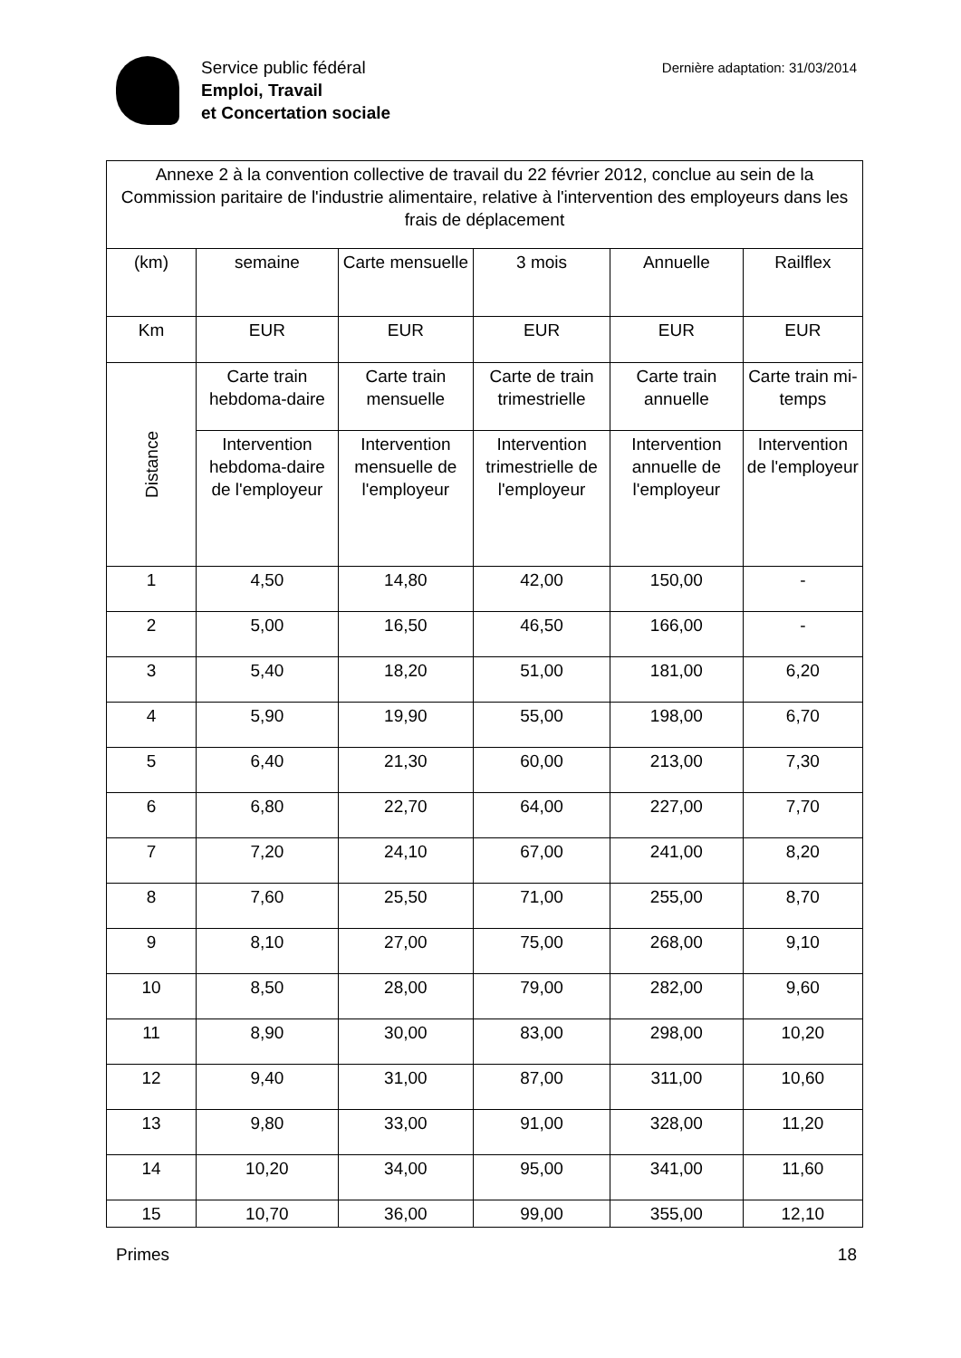Service public fédéral
Emploi, Travail
et Concertation sociale
Dernière adaptation: 31/03/2014
| Annexe 2 à la convention collective de travail du 22 février 2012, conclue au sein de la Commission paritaire de l'industrie alimentaire, relative à l'intervention des employeurs dans les frais de déplacement | | | | | |
| --- | --- | --- | --- | --- | --- |
| (km) | semaine | Carte mensuelle | 3 mois | Annuelle | Railflex |
| Km | EUR | EUR | EUR | EUR | EUR |
| Distance | Carte train hebdoma-daire | Carte train mensuelle | Carte de train trimestrielle | Carte train annuelle | Carte train mi-temps |
| | Intervention hebdoma-daire de l'employeur | Intervention mensuelle de l'employeur | Intervention trimestrielle de l'employeur | Intervention annuelle de l'employeur | Intervention de l'employeur |
| 1 | 4,50 | 14,80 | 42,00 | 150,00 | - |
| 2 | 5,00 | 16,50 | 46,50 | 166,00 | - |
| 3 | 5,40 | 18,20 | 51,00 | 181,00 | 6,20 |
| 4 | 5,90 | 19,90 | 55,00 | 198,00 | 6,70 |
| 5 | 6,40 | 21,30 | 60,00 | 213,00 | 7,30 |
| 6 | 6,80 | 22,70 | 64,00 | 227,00 | 7,70 |
| 7 | 7,20 | 24,10 | 67,00 | 241,00 | 8,20 |
| 8 | 7,60 | 25,50 | 71,00 | 255,00 | 8,70 |
| 9 | 8,10 | 27,00 | 75,00 | 268,00 | 9,10 |
| 10 | 8,50 | 28,00 | 79,00 | 282,00 | 9,60 |
| 11 | 8,90 | 30,00 | 83,00 | 298,00 | 10,20 |
| 12 | 9,40 | 31,00 | 87,00 | 311,00 | 10,60 |
| 13 | 9,80 | 33,00 | 91,00 | 328,00 | 11,20 |
| 14 | 10,20 | 34,00 | 95,00 | 341,00 | 11,60 |
| 15 | 10,70 | 36,00 | 99,00 | 355,00 | 12,10 |
Primes 18